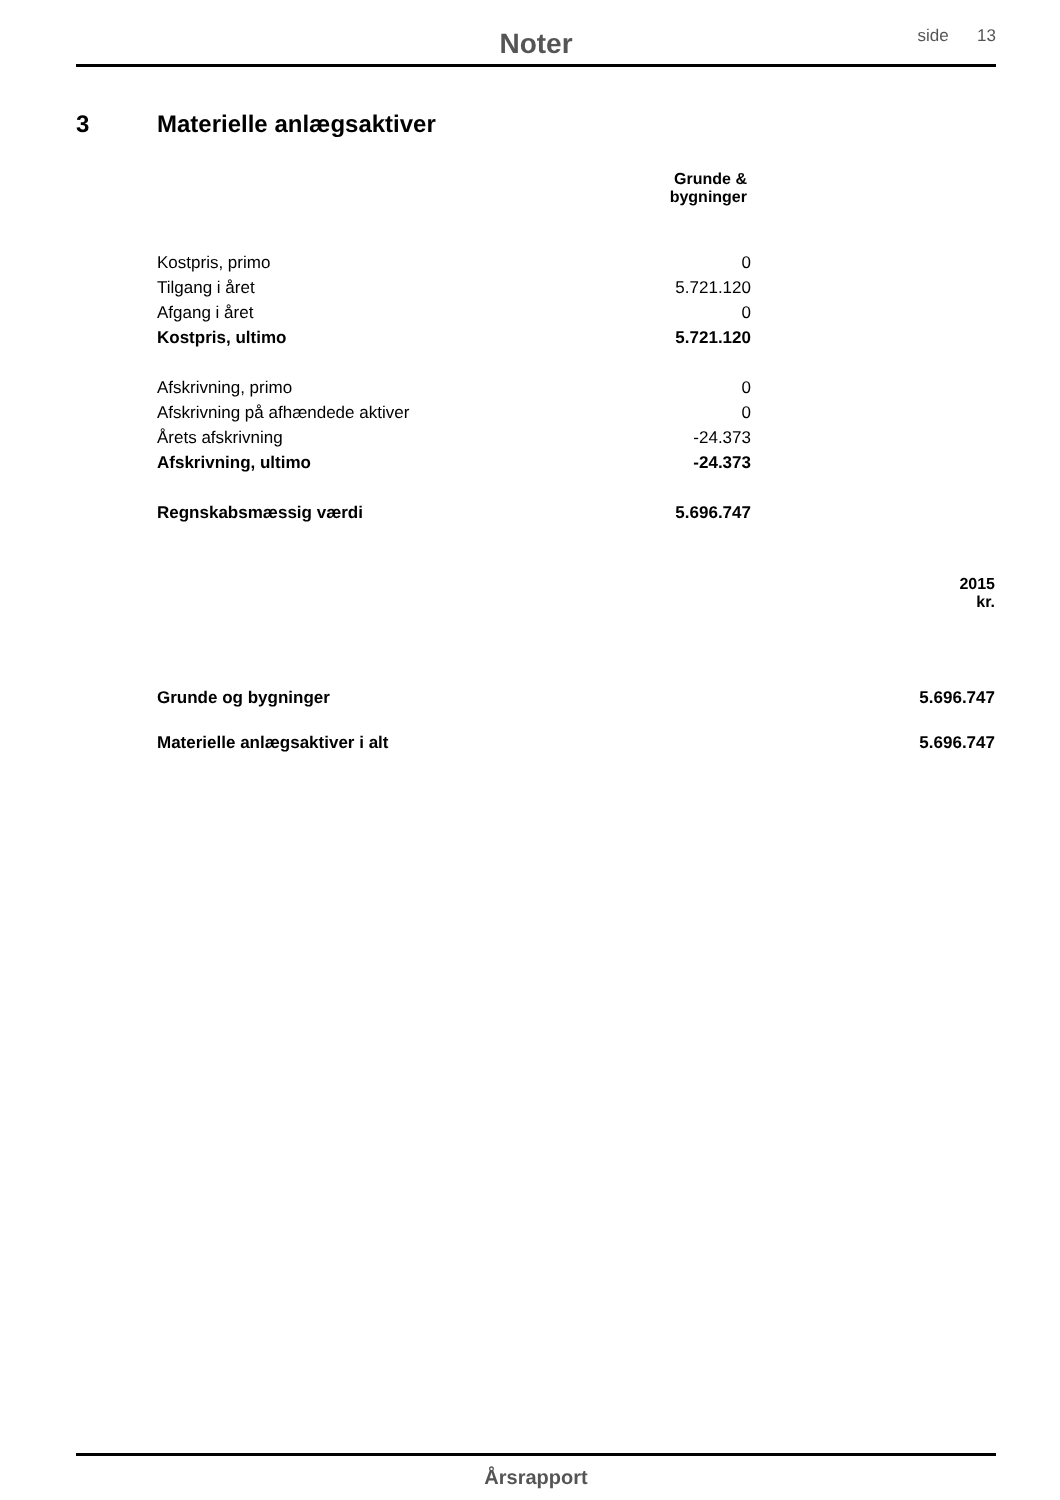Noter side 13
3 Materielle anlægsaktiver
| | Grunde & bygninger |
| --- | --- |
| Kostpris, primo | 0 |
| Tilgang i året | 5.721.120 |
| Afgang i året | 0 |
| Kostpris, ultimo | 5.721.120 |
| Afskrivning, primo | 0 |
| Afskrivning på afhændede aktiver | 0 |
| Årets afskrivning | -24.373 |
| Afskrivning, ultimo | -24.373 |
| Regnskabsmæssig værdi | 5.696.747 |
| | 2015 kr. |
| --- | --- |
| Grunde og bygninger | 5.696.747 |
| Materielle anlægsaktiver i alt | 5.696.747 |
Årsrapport